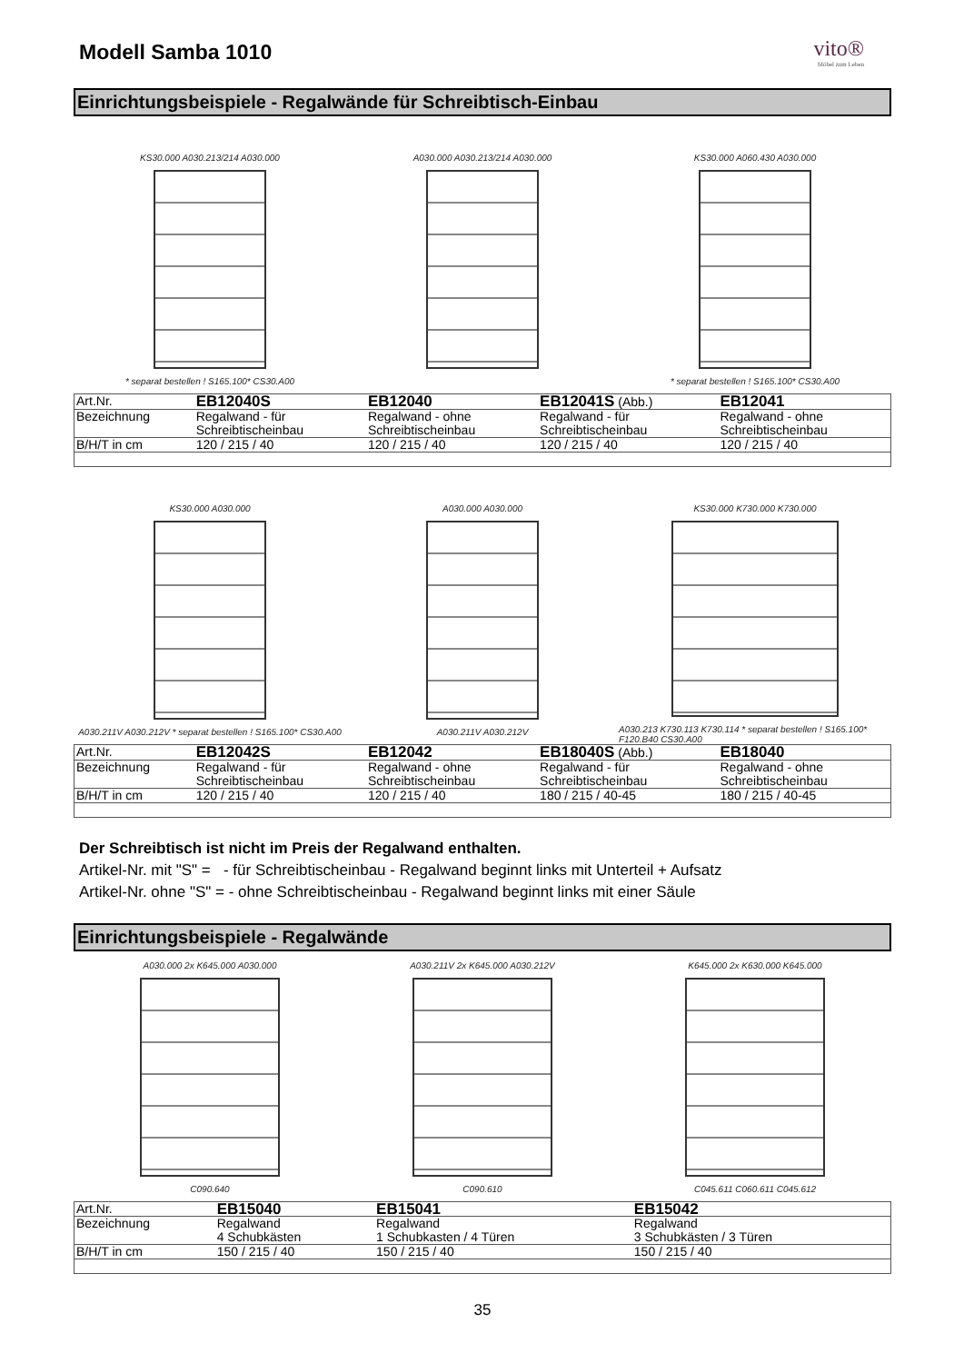Modell Samba 1010
vito®
Möbel zum Leben
Einrichtungsbeispiele - Regalwände für Schreibtisch-Einbau
KS30.000 A030.213/214 A030.000
* separat bestellen ! S165.100* CS30.A00
A030.000 A030.213/214 A030.000 KS30.000 A060.430 A030.000
* separat bestellen ! S165.100* CS30.A00
| Art.Nr. | EB12040S | EB12040 | EB12041S (Abb.) | EB12041 |
| Bezeichnung | Regalwand - für Schreibtischeinbau | Regalwand - ohne Schreibtischeinbau | Regalwand - für Schreibtischeinbau | Regalwand - ohne Schreibtischeinbau |
| B/H/T in cm | 120 / 215 / 40 | 120 / 215 / 40 | 120 / 215 / 40 | 120 / 215 / 40 |
KS30.000 A030.000
A030.211V A030.212V * separat bestellen ! S165.100* CS30.A00
A030.000 A030.000
A030.211V A030.212V
KS30.000 K730.000 K730.000
A030.213 K730.113 K730.114 * separat bestellen ! S165.100* F120.B40 CS30.A00
| Art.Nr. | EB12042S | EB12042 | EB18040S (Abb.) | EB18040 |
| Bezeichnung | Regalwand - für Schreibtischeinbau | Regalwand - ohne Schreibtischeinbau | Regalwand - für Schreibtischeinbau | Regalwand - ohne Schreibtischeinbau |
| B/H/T in cm | 120 / 215 / 40 | 120 / 215 / 40 | 180 / 215 / 40-45 | 180 / 215 / 40-45 |
Der Schreibtisch ist nicht im Preis der Regalwand enthalten.
Artikel-Nr. mit "S" = - für Schreibtischeinbau - Regalwand beginnt links mit Unterteil + Aufsatz
Artikel-Nr. ohne "S" = - ohne Schreibtischeinbau - Regalwand beginnt links mit einer Säule
Einrichtungsbeispiele - Regalwände
A030.000 2x K645.000 A030.000
C090.640
A030.211V 2x K645.000 A030.212V
C090.610
K645.000 2x K630.000 K645.000
C045.611 C060.611 C045.612
| Art.Nr. | EB15040 | EB15041 | EB15042 |
| Bezeichnung | Regalwand 4 Schubkästen | Regalwand 1 Schubkasten / 4 Türen | Regalwand 3 Schubkästen / 3 Türen |
| B/H/T in cm | 150 / 215 / 40 | 150 / 215 / 40 | 150 / 215 / 40 |
35